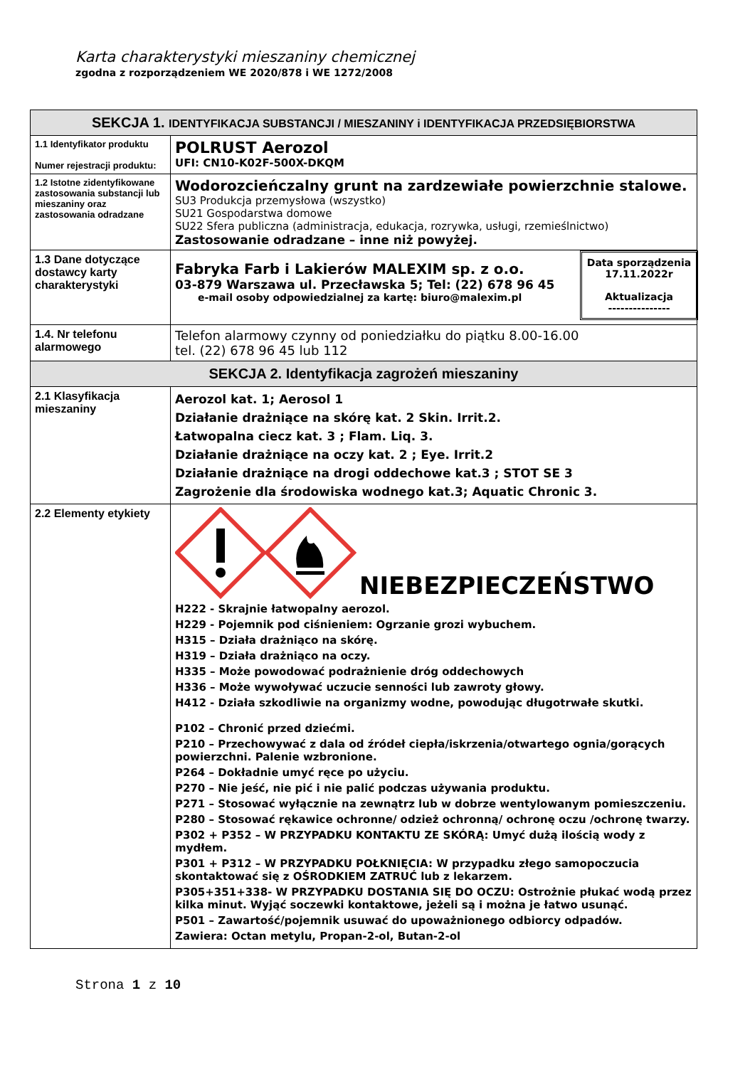Karta charakterystyki mieszaniny chemicznej
zgodna z rozporządzeniem WE 2020/878 i WE 1272/2008
| SEKCJA 1. IDENTYFIKACJA SUBSTANCJI / MIESZANINY i IDENTYFIKACJA PRZEDSIĘBIORSTWA | |
| --- | --- |
| 1.1 Identyfikator produktu Numer rejestracji produktu: | POLRUST Aerozol UFI: CN10-K02F-500X-DKQM |
| 1.2 Istotne zidentyfikowane zastosowania substancji lub mieszaniny oraz zastosowania odradzane | Wodorozcieńczalny grunt na zardzewiałe powierzchnie stalowe. SU3 Produkcja przemysłowa (wszystko) SU21 Gospodarstwa domowe SU22 Sfera publiczna (administracja, edukacja, rozrywka, usługi, rzemieślnictwo) Zastosowanie odradzane – inne niż powyżej. |
| 1.3 Dane dotyczące dostawcy karty charakterystyki | Data sporządzenia 17.11.2022r Aktualizacja --------------- Fabryka Farb i Lakierów MALEXIM sp. z o.o. 03-879 Warszawa ul. Przecławska 5; Tel: (22) 678 96 45 e-mail osoby odpowiedzialnej za kartę: biuro@malexim.pl |
| 1.4. Nr telefonu alarmowego | Telefon alarmowy czynny od poniedziałku do piątku 8.00-16.00 tel. (22) 678 96 45 lub 112 |
| SEKCJA 2. Identyfikacja zagrożeń mieszaniny | |
| 2.1 Klasyfikacja mieszaniny | Aerozol kat. 1; Aerosol 1 Działanie drażniące na skórę kat. 2 Skin. Irrit.2. Łatwopalna ciecz kat. 3 ; Flam. Liq. 3. Działanie drażniące na oczy kat. 2 ; Eye. Irrit.2 Działanie drażniące na drogi oddechowe kat.3 ; STOT SE 3 Zagrożenie dla środowiska wodnego kat.3; Aquatic Chronic 3. |
| 2.2 Elementy etykiety | NIEBEZPIECZEŃSTWO H222 - Skrajnie łatwopalny aerozol. H229 - Pojemnik pod ciśnieniem: Ogrzanie grozi wybuchem. H315 – Działa drażniąco na skórę. H319 – Działa drażniąco na oczy. H335 – Może powodować podrażnienie dróg oddechowych H336 – Może wywoływać uczucie senności lub zawroty głowy. H412 - Działa szkodliwie na organizmy wodne, powodując długotrwałe skutki. P102 – Chronić przed dziećmi. P210 – Przechowywać z dala od źródeł ciepła/iskrzenia/otwartego ognia/gorących powierzchni. Palenie wzbronione. P264 – Dokładnie umyć ręce po użyciu. P270 – Nie jeść, nie pić i nie palić podczas używania produktu. P271 – Stosować wyłącznie na zewnątrz lub w dobrze wentylowanym pomieszczeniu. P280 – Stosować rękawice ochronne/ odzież ochronną/ ochronę oczu /ochronę twarzy. P302 + P352 – W PRZYPADKU KONTAKTU ZE SKÓRĄ: Umyć dużą ilością wody z mydłem. P301 + P312 – W PRZYPADKU POŁKNIĘCIA: W przypadku złego samopoczucia skontaktować się z OŚRODKIEM ZATRUĆ lub z lekarzem. P305+351+338- W PRZYPADKU DOSTANIA SIĘ DO OCZU: Ostrożnie płukać wodą przez kilka minut. Wyjąć soczewki kontaktowe, jeżeli są i można je łatwo usunąć. P501 – Zawartość/pojemnik usuwać do upoważnionego odbiorcy odpadów. Zawiera: Octan metylu, Propan-2-ol, Butan-2-ol |
Strona 1 z 10